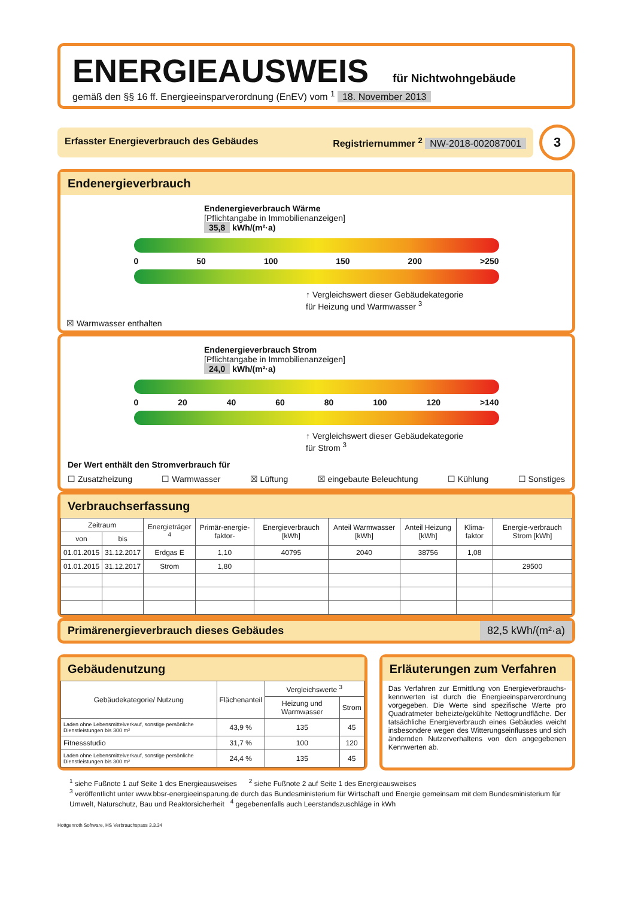ENERGIEAUSWEIS
für Nichtwohngebäude
gemäß den §§ 16 ff. Energieeinsparverordnung (EnEV) vom <sup>1</sup> 18. November 2013
Erfasster Energieverbrauch des Gebäudes Registriernummer <sup>2</sup> NW-2018-002087001
3
Endenergieverbrauch
Endenergieverbrauch Wärme
[Pflichtangabe in Immobilienanzeigen]
35,8 kWh/(m²·a)
0 50 100 150 200 >250
↑ Vergleichswert dieser Gebäudekategorie
für Heizung und Warmwasser <sup>3</sup>
☒ Warmwasser enthalten
Endenergieverbrauch Strom
[Pflichtangabe in Immobilienanzeigen]
24,0 kWh/(m²·a)
0 20 40 60 80 100 120 >140
↑ Vergleichswert dieser Gebäudekategorie
für Strom <sup>3</sup>
Der Wert enthält den Stromverbrauch für
☐ Zusatzheizung ☐ Warmwasser ☒ Lüftung ☒ eingebaute Beleuchtung ☐ Kühlung ☐ Sonstiges
Verbrauchserfassung
| Zeitraum | | Energieträger <sup>4</sup> | Primär-energie-faktor- | Energieverbrauch [kWh] | Anteil Warmwasser [kWh] | Anteil Heizung [kWh] | Klima-faktor | Energie-verbrauch Strom [kWh] |
| --- | --- | --- | --- | --- | --- | --- | --- | --- |
| von | bis | | | | | | | |
| 01.01.2015 | 31.12.2017 | Erdgas E | 1,10 | 40795 | 2040 | 38756 | 1,08 | |
| 01.01.2015 | 31.12.2017 | Strom | 1,80 | | | | | 29500 |
Primärenergieverbrauch dieses Gebäudes 82,5 kWh/(m²·a)
Gebäudenutzung
| Gebäudekategorie/ Nutzung | Flächenanteil | Vergleichswerte <sup>3</sup> | |
| --- | --- | --- | --- |
| | | Heizung und Warmwasser | Strom |
| Laden ohne Lebensmittelverkauf, sonstige persönliche Dienstleistungen bis 300 m² | 43,9 % | 135 | 45 |
| Fitnessstudio | 31,7 % | 100 | 120 |
| Laden ohne Lebensmittelverkauf, sonstige persönliche Dienstleistungen bis 300 m² | 24,4 % | 135 | 45 |
Erläuterungen zum Verfahren
Das Verfahren zur Ermittlung von Energieverbrauchs-kennwerten ist durch die Energieeinsparverordnung vorgegeben. Die Werte sind spezifische Werte pro Quadratmeter beheizte/gekühlte Nettogrundfläche. Der tatsächliche Energieverbrauch eines Gebäudes weicht insbesondere wegen des Witterungseinflusses und sich ändernden Nutzerverhaltens von den angegebenen Kennwerten ab.
<sup>1</sup> siehe Fußnote 1 auf Seite 1 des Energieausweises <sup>2</sup> siehe Fußnote 2 auf Seite 1 des Energieausweises
<sup>3</sup> veröffentlicht unter www.bbsr-energieeinsparung.de durch das Bundesministerium für Wirtschaft und Energie gemeinsam mit dem Bundesministerium für Umwelt, Naturschutz, Bau und Reaktorsicherheit <sup>4</sup> gegebenenfalls auch Leerstandszuschläge in kWh
Hottgenroth Software, HS Verbrauchspass 3.3.34